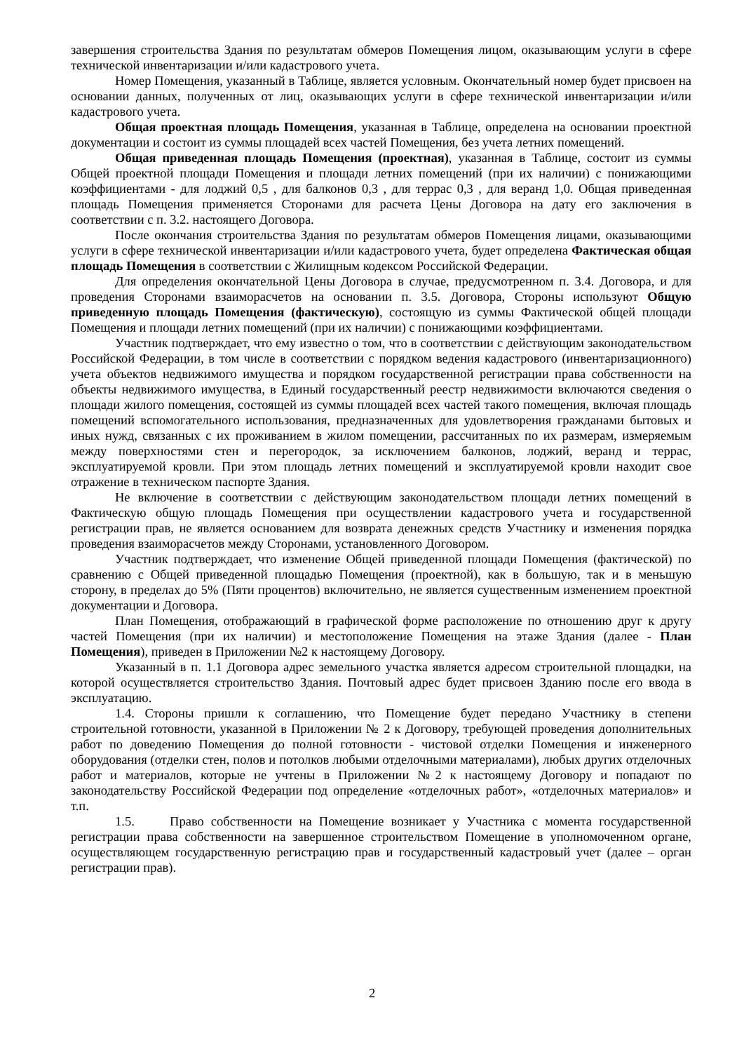завершения строительства Здания по результатам обмеров Помещения лицом, оказывающим услуги в сфере технической инвентаризации и/или кадастрового учета.
Номер Помещения, указанный в Таблице, является условным. Окончательный номер будет присвоен на основании данных, полученных от лиц, оказывающих услуги в сфере технической инвентаризации и/или кадастрового учета.
Общая проектная площадь Помещения, указанная в Таблице, определена на основании проектной документации и состоит из суммы площадей всех частей Помещения, без учета летних помещений.
Общая приведенная площадь Помещения (проектная), указанная в Таблице, состоит из суммы Общей проектной площади Помещения и площади летних помещений (при их наличии) с понижающими коэффициентами - для лоджий 0,5 , для балконов 0,3 , для террас 0,3 , для веранд 1,0. Общая приведенная площадь Помещения применяется Сторонами для расчета Цены Договора на дату его заключения в соответствии с п. 3.2. настоящего Договора.
После окончания строительства Здания по результатам обмеров Помещения лицами, оказывающими услуги в сфере технической инвентаризации и/или кадастрового учета, будет определена Фактическая общая площадь Помещения в соответствии с Жилищным кодексом Российской Федерации.
Для определения окончательной Цены Договора в случае, предусмотренном п. 3.4. Договора, и для проведения Сторонами взаиморасчетов на основании п. 3.5. Договора, Стороны используют Общую приведенную площадь Помещения (фактическую), состоящую из суммы Фактической общей площади Помещения и площади летних помещений (при их наличии) с понижающими коэффициентами.
Участник подтверждает, что ему известно о том, что в соответствии с действующим законодательством Российской Федерации, в том числе в соответствии с порядком ведения кадастрового (инвентаризационного) учета объектов недвижимого имущества и порядком государственной регистрации права собственности на объекты недвижимого имущества, в Единый государственный реестр недвижимости включаются сведения о площади жилого помещения, состоящей из суммы площадей всех частей такого помещения, включая площадь помещений вспомогательного использования, предназначенных для удовлетворения гражданами бытовых и иных нужд, связанных с их проживанием в жилом помещении, рассчитанных по их размерам, измеряемым между поверхностями стен и перегородок, за исключением балконов, лоджий, веранд и террас, эксплуатируемой кровли. При этом площадь летних помещений и эксплуатируемой кровли находит свое отражение в техническом паспорте Здания.
Не включение в соответствии с действующим законодательством площади летних помещений в Фактическую общую площадь Помещения при осуществлении кадастрового учета и государственной регистрации прав, не является основанием для возврата денежных средств Участнику и изменения порядка проведения взаиморасчетов между Сторонами, установленного Договором.
Участник подтверждает, что изменение Общей приведенной площади Помещения (фактической) по сравнению с Общей приведенной площадью Помещения (проектной), как в большую, так и в меньшую сторону, в пределах до 5% (Пяти процентов) включительно, не является существенным изменением проектной документации и Договора.
План Помещения, отображающий в графической форме расположение по отношению друг к другу частей Помещения (при их наличии) и местоположение Помещения на этаже Здания (далее - План Помещения), приведен в Приложении №2 к настоящему Договору.
Указанный в п. 1.1 Договора адрес земельного участка является адресом строительной площадки, на которой осуществляется строительство Здания. Почтовый адрес будет присвоен Зданию после его ввода в эксплуатацию.
1.4. Стороны пришли к соглашению, что Помещение будет передано Участнику в степени строительной готовности, указанной в Приложении № 2 к Договору, требующей проведения дополнительных работ по доведению Помещения до полной готовности - чистовой отделки Помещения и инженерного оборудования (отделки стен, полов и потолков любыми отделочными материалами), любых других отделочных работ и материалов, которые не учтены в Приложении №2 к настоящему Договору и попадают по законодательству Российской Федерации под определение «отделочных работ», «отделочных материалов» и т.п.
1.5. Право собственности на Помещение возникает у Участника с момента государственной регистрации права собственности на завершенное строительством Помещение в уполномоченном органе, осуществляющем государственную регистрацию прав и государственный кадастровый учет (далее – орган регистрации прав).
2